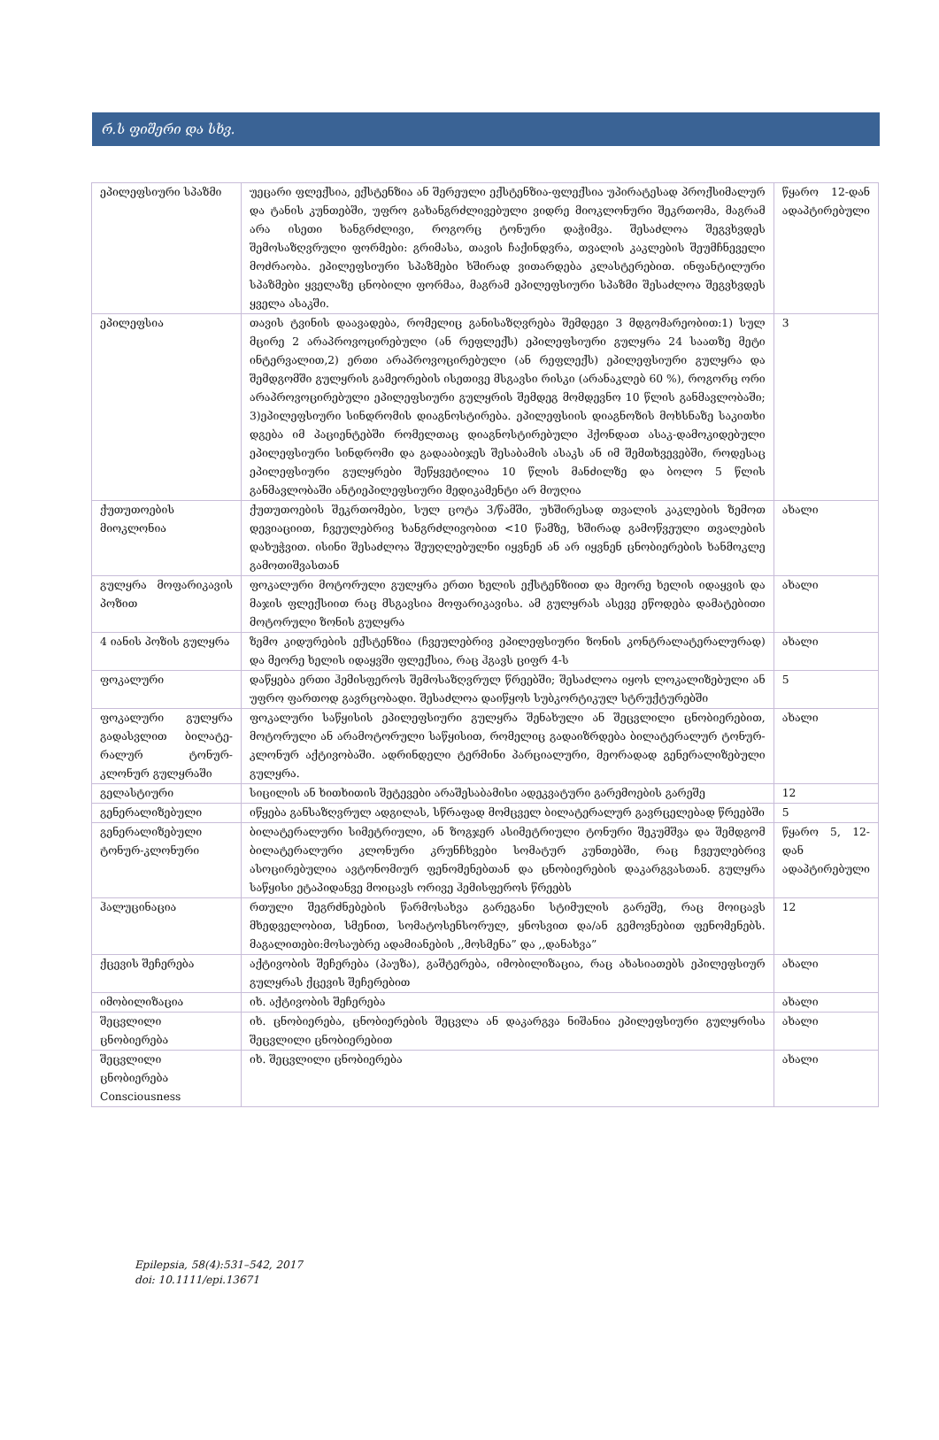რ.ს ფიშერი და სხვ.
| ეპილეფსიური სპაზმი | უეცარი ფლექსია, ექსტენზია ან შერეული ექსტენზია-ფლექსია უპირატესად პროქსიმალურ და ტანის კუნთებში, უფრო გახანგრძლივებული ვიდრე მიოკლონური შეკრთომა, მაგრამ არა ისეთი ხანგრძლივი, როგორც ტონური დაჭიმვა. შესაძლოა შეგვხვდეს შემოსაზღვრული ფორმები: გრიმასა, თავის ჩაქინდვრა, თვალის კაკლების შეუმჩნეველი მოძრაობა. ეპილეფსიური სპაზმები ხშირად ვითარდება კლასტერებით. ინფანტილური სპაზმები ყველაზე ცნობილი ფორმაა, მაგრამ ეპილეფსიური სპაზმი შესაძლოა შეგვხვდეს ყველა ასაკში. | წყარო 12-დან ადაპტირებული |
| ეპილეფსია | თავის ტვინის დაავადება, რომელიც განისაზღვრება შემდეგი 3 მდგომარეობით:1) სულ მცირე 2 არაპროვოცირებული (ან რეფლექს) ეპილეფსიური გულყრა 24 საათზე მეტი ინტერვალით,2) ერთი არაპროვოცირებული (ან რეფლექს) ეპილეფსიური გულყრა და შემდგომში გულყრის გამეორების ისეთივე მსგავსი რისკი (არანაკლებ 60 %), როგორც ორი არაპროვოცირებული ეპილეფსიური გულყრის შემდეგ მომდევნო 10 წლის განმავლობაში; 3)ეპილეფსიური სინდრომის დიაგნოსტირება. ეპილეფსიის დიაგნოზის მოხსნაზე საკითხი დგება იმ პაციენტებში რომელთაც დიაგნოსტირებული ჰქონდათ ასაკ-დამოკიდებული ეპილეფსიური სინდრომი და გადააბიჯეს შესაბამის ასაკს ან იმ შემთხვევებში, როდესაც ეპილეფსიური გულყრები შეწყვეტილია 10 წლის მანძილზე და ბოლო 5 წლის განმავლობაში ანტიეპილეფსიური მედიკამენტი არ მიუღია | 3 |
| ქუთუთოების მიოკლონია | ქუთუთოების შეკრთომები, სულ ცოტა 3/წამში, უხშირესად თვალის კაკლების ზემოთ დევიაციით, ჩვეულებრივ ხანგრძლივობით <10 წამზე, ხშირად გამოწვეული თვალების დახუჭვით. ისინი შესაძლოა შეუღლებულნი იყვნენ ან არ იყვნენ ცნობიერების ხანმოკლე გამოთიშვასთან | ახალი |
| გულყრა მოფარიკავის პოზით | ფოკალური მოტორული გულყრა ერთი ხელის ექსტენზიით და მეორე ხელის იდაყვის და მაჯის ფლექსიით რაც მსგავსია მოფარიკავისა. ამ გულყრას ასევე ეწოდება დამატებითი მოტორული ზონის გულყრა | ახალი |
| 4 იანის პოზის გულყრა | ზემო კიდურების ექსტენზია (ჩვეულებრივ ეპილეფსიური ზონის კონტრალატერალურად) და მეორე ხელის იდაყვში ფლექსია, რაც ჰგავს ციფრ 4-ს | ახალი |
| ფოკალური | დაწყება ერთი ჰემისფეროს შემოსაზღვრულ წრეებში; შესაძლოა იყოს ლოკალიზებული ან უფრო ფართოდ გავრცობადი. შესაძლოა დაიწყოს სუბკორტიკულ სტრუქტურებში | 5 |
| ფოკალური გულყრა გადასვლით ბილატე-რალურ ტონურ-კლონურ გულყრაში | ფოკალური საწყისის ეპილეფსიური გულყრა შენახული ან შეცვლილი ცნობიერებით, მოტორული ან არამოტორული საწყისით, რომელიც გადაიზრდება ბილატერალურ ტონურ-კლონურ აქტივობაში. ადრინდელი ტერმინი პარციალური, მეორადად გენერალიზებული გულყრა. | ახალი |
| გელასტიური | სიცილის ან ხითხითის შეტევები არაშესაბამისი ადეკვატური გარემოების გარეშე | 12 |
| გენერალიზებული | იწყება განსაზღვრულ ადგილას, სწრაფად მომცველ ბილატერალურ გავრცელებად წრეებში | 5 |
| გენერალიზებული ტონურ-კლონური | ბილატერალური სიმეტრიული, ან ზოგჯერ ასიმეტრიული ტონური შეკუმშვა და შემდგომ ბილატერალური კლონური კრუნჩხვები სომატურ კუნთებში, რაც ჩვეულებრივ ასოცირებულია ავტონომიურ ფენომენებთან და ცნობიერების დაკარგვასთან. გულყრა საწყისი ეტაპიდანვე მოიცავს ორივე ჰემისფეროს წრეებს | წყარო 5, 12-დან ადაპტირებული |
| ჰალუცინაცია | რთული შეგრძნებების წარმოსახვა გარეგანი სტიმულის გარეშე, რაც მოიცავს მხედველობით, სმენით, სომატოსენსორულ, ყნოსვით და/ან გემოვნებით ფენომენებს. მაგალითები:მოსაუბრე ადამიანების ,,მოსმენა” და ,,დანახვა” | 12 |
| ქცევის შეჩერება | აქტივობის შეჩერება (პაუზა), გაშტერება, იმობილიზაცია, რაც ახასიათებს ეპილეფსიურ გულყრას ქცევის შეჩერებით | ახალი |
| იმობილიზაცია | იხ. აქტივობის შეჩერება | ახალი |
| შეცვლილი ცნობიერება | იხ. ცნობიერება, ცნობიერების შეცვლა ან დაკარგვა ნიშანია ეპილეფსიური გულყრისა შეცვლილი ცნობიერებით | ახალი |
| შეცვლილი ცნობიერება Consciousness | იხ. შეცვლილი ცნობიერება | ახალი |
Epilepsia, 58(4):531–542, 2017
doi: 10.1111/epi.13671